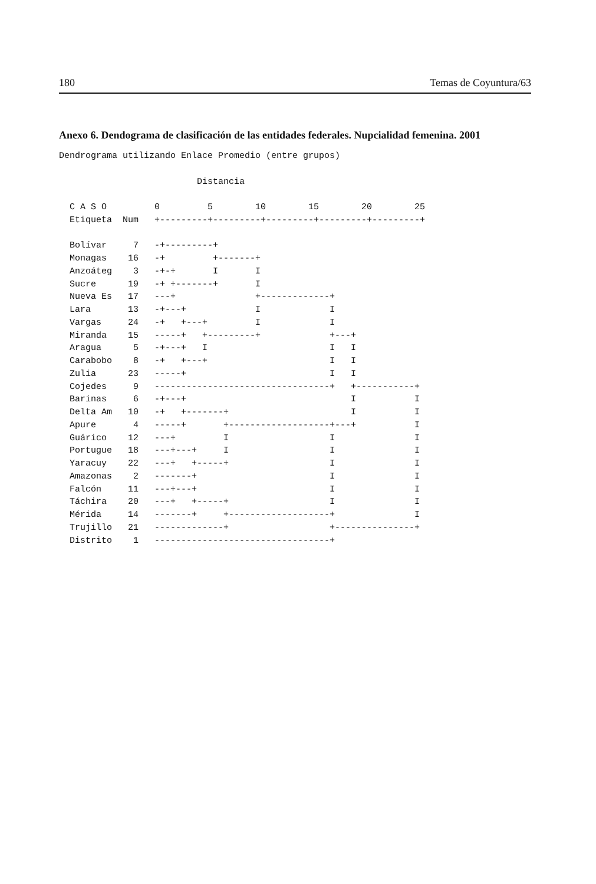180 Temas de Coyuntura/63
Anexo 6. Dendograma de clasificación de las entidades federales. Nupcialidad femenina. 2001
Dendrograma utilizando Enlace Promedio (entre grupos)

                          Distancia

  C A S O         0         5        10        15        20        25
  Etiqueta  Num   +---------+---------+---------+---------+---------+

  Bolívar     7   -+---------+
  Monagas    16   -+         +-------+
  Anzoáteg    3   -+-+       I       I
  Sucre      19   -+ +-------+       I
  Nueva Es   17   ---+               +-------------+
  Lara       13   -+---+             I             I
  Vargas     24   -+   +---+         I             I
  Miranda    15   -----+   +---------+             +---+
  Aragua      5   -+---+   I                       I   I
  Carabobo    8   -+   +---+                       I   I
  Zulia      23   -----+                           I   I
  Cojedes     9   ---------------------------------+   +-----------+
  Barinas     6   -+---+                               I           I
  Delta Am   10   -+   +-------+                       I           I
  Apure       4   -----+       +-------------------+---+           I
  Guárico    12   ---+         I                   I               I
  Portugue   18   ---+---+     I                   I               I
  Yaracuy    22   ---+   +-----+                   I               I
  Amazonas    2   -------+                         I               I
  Falcón     11   ---+---+                         I               I
  Táchira    20   ---+   +-----+                   I               I
  Mérida     14   -------+     +-------------------+               I
  Trujillo   21   -------------+                   +---------------+
  Distrito    1   ---------------------------------+